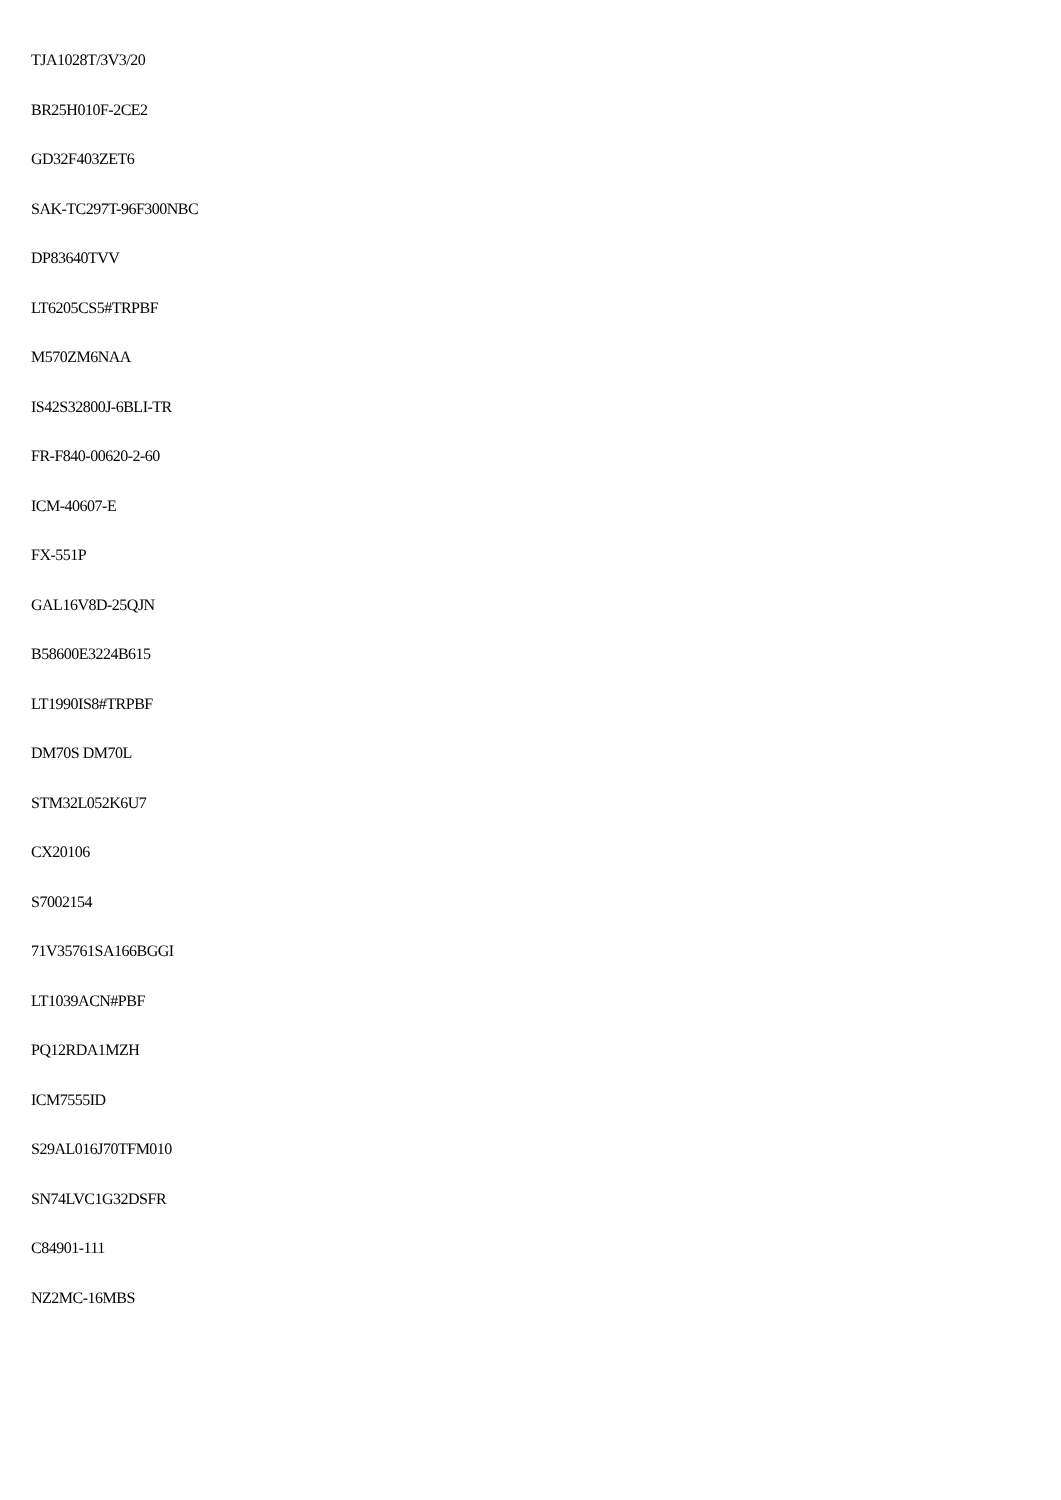TJA1028T/3V3/20
BR25H010F-2CE2
GD32F403ZET6
SAK-TC297T-96F300NBC
DP83640TVV
LT6205CS5#TRPBF
M570ZM6NAA
IS42S32800J-6BLI-TR
FR-F840-00620-2-60
ICM-40607-E
FX-551P
GAL16V8D-25QJN
B58600E3224B615
LT1990IS8#TRPBF
DM70S DM70L
STM32L052K6U7
CX20106
S7002154
71V35761SA166BGGI
LT1039ACN#PBF
PQ12RDA1MZH
ICM7555ID
S29AL016J70TFM010
SN74LVC1G32DSFR
C84901-111
NZ2MC-16MBS